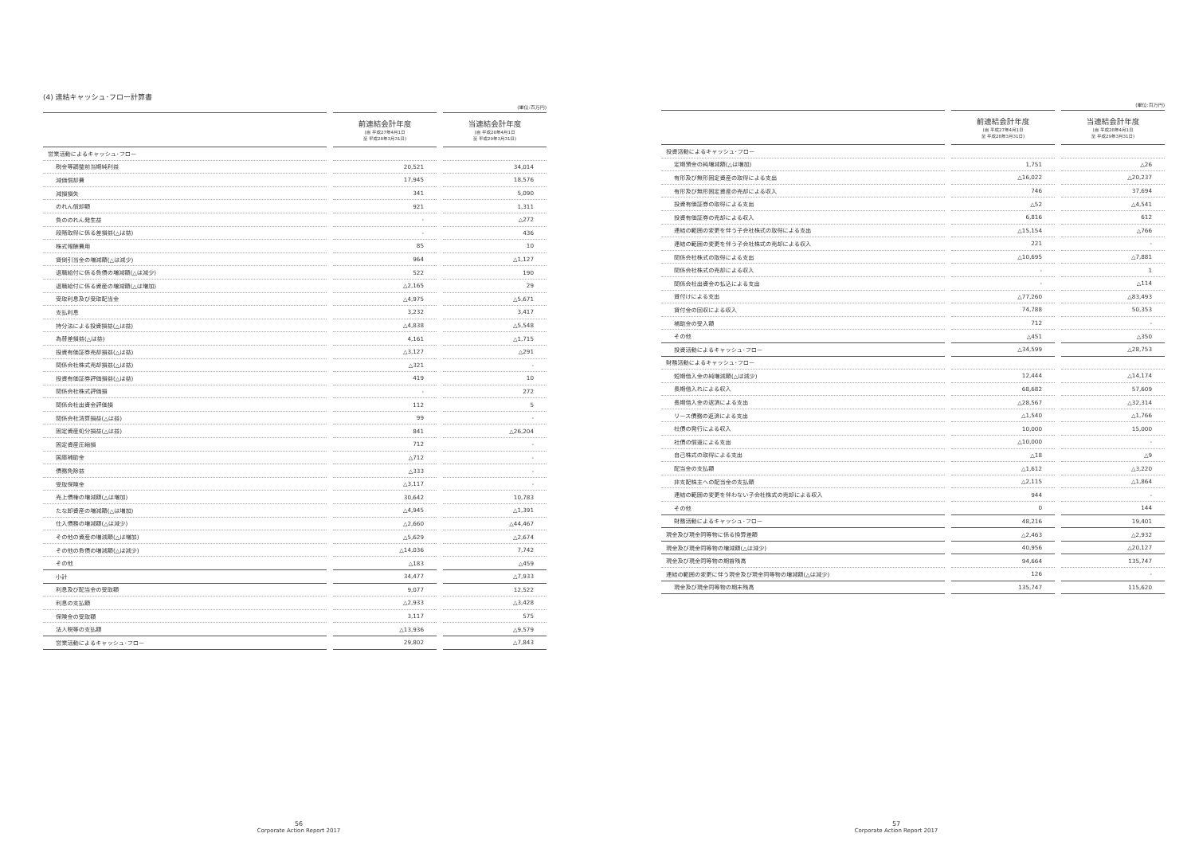(4) 連結キャッシュ･フロー計算書
(単位:百万円)
| | 前連結会計年度 (自 平成27年4月1日 至 平成28年3月31日) | 当連結会計年度 (自 平成28年4月1日 至 平成29年3月31日) |
| --- | --- | --- |
| 営業活動によるキャッシュ･フロー | | |
| 税金等調整前当期純利益 | 20,521 | 34,014 |
| 減価償却費 | 17,945 | 18,576 |
| 減損損失 | 341 | 5,090 |
| のれん償却額 | 921 | 1,311 |
| 負ののれん発生益 | - | △272 |
| 段階取得に係る差損益(△は益) | - | 436 |
| 株式報酬費用 | 85 | 10 |
| 貸倒引当金の増減額(△は減少) | 964 | △1,127 |
| 退職給付に係る負債の増減額(△は減少) | 522 | 190 |
| 退職給付に係る資産の増減額(△は増加) | △2,165 | 29 |
| 受取利息及び受取配当金 | △4,975 | △5,671 |
| 支払利息 | 3,232 | 3,417 |
| 持分法による投資損益(△は益) | △4,838 | △5,548 |
| 為替差損益(△は益) | 4,161 | △1,715 |
| 投資有価証券売却損益(△は益) | △3,127 | △291 |
| 関係会社株式売却損益(△は益) | △321 | - |
| 投資有価証券評価損益(△は益) | 419 | 10 |
| 関係会社株式評価損 | - | 272 |
| 関係会社出資金評価損 | 112 | 5 |
| 関係会社清算損益(△は益) | 99 | - |
| 固定資産処分損益(△は益) | 841 | △26,204 |
| 固定資産圧縮損 | 712 | - |
| 国庫補助金 | △712 | - |
| 債務免除益 | △333 | - |
| 受取保険金 | △3,117 | - |
| 売上債権の増減額(△は増加) | 30,642 | 10,783 |
| たな卸資産の増減額(△は増加) | △4,945 | △1,391 |
| 仕入債務の増減額(△は減少) | △2,660 | △44,467 |
| その他の資産の増減額(△は増加) | △5,629 | △2,674 |
| その他の負債の増減額(△は減少) | △14,036 | 7,742 |
| その他 | △183 | △459 |
| 小計 | 34,477 | △7,933 |
| 利息及び配当金の受取額 | 9,077 | 12,522 |
| 利息の支払額 | △2,933 | △3,428 |
| 保険金の受取額 | 3,117 | 575 |
| 法人税等の支払額 | △13,936 | △9,579 |
| 営業活動によるキャッシュ･フロー | 29,802 | △7,843 |
56
Corporate Action Report 2017
(単位:百万円)
| | 前連結会計年度 (自 平成27年4月1日 至 平成28年3月31日) | 当連結会計年度 (自 平成28年4月1日 至 平成29年3月31日) |
| --- | --- | --- |
| 投資活動によるキャッシュ･フロー | | |
| 定期預金の純増減額(△は増加) | 1,751 | △26 |
| 有形及び無形固定資産の取得による支出 | △16,022 | △20,237 |
| 有形及び無形固定資産の売却による収入 | 746 | 37,694 |
| 投資有価証券の取得による支出 | △52 | △4,541 |
| 投資有価証券の売却による収入 | 6,816 | 612 |
| 連結の範囲の変更を伴う子会社株式の取得による支出 | △15,154 | △766 |
| 連結の範囲の変更を伴う子会社株式の売却による収入 | 221 | - |
| 関係会社株式の取得による支出 | △10,695 | △7,881 |
| 関係会社株式の売却による収入 | - | 1 |
| 関係会社出資金の払込による支出 | - | △114 |
| 貸付けによる支出 | △77,260 | △83,493 |
| 貸付金の回収による収入 | 74,788 | 50,353 |
| 補助金の受入額 | 712 | - |
| その他 | △451 | △350 |
| 投資活動によるキャッシュ･フロー | △34,599 | △28,753 |
| 財務活動によるキャッシュ･フロー | | |
| 短期借入金の純増減額(△は減少) | 12,444 | △14,174 |
| 長期借入れによる収入 | 68,682 | 57,609 |
| 長期借入金の返済による支出 | △28,567 | △32,314 |
| リース債務の返済による支出 | △1,540 | △1,766 |
| 社債の発行による収入 | 10,000 | 15,000 |
| 社債の償還による支出 | △10,000 | - |
| 自己株式の取得による支出 | △18 | △9 |
| 配当金の支払額 | △1,612 | △3,220 |
| 非支配株主への配当金の支払額 | △2,115 | △1,864 |
| 連結の範囲の変更を伴わない子会社株式の売却による収入 | 944 | - |
| その他 | 0 | 144 |
| 財務活動によるキャッシュ･フロー | 48,216 | 19,401 |
| 現金及び現金同等物に係る換算差額 | △2,463 | △2,932 |
| 現金及び現金同等物の増減額(△は減少) | 40,956 | △20,127 |
| 現金及び現金同等物の期首残高 | 94,664 | 135,747 |
| 連結の範囲の変更に伴う現金及び現金同等物の増減額(△は減少) | 126 | - |
| 現金及び現金同等物の期末残高 | 135,747 | 115,620 |
57
Corporate Action Report 2017